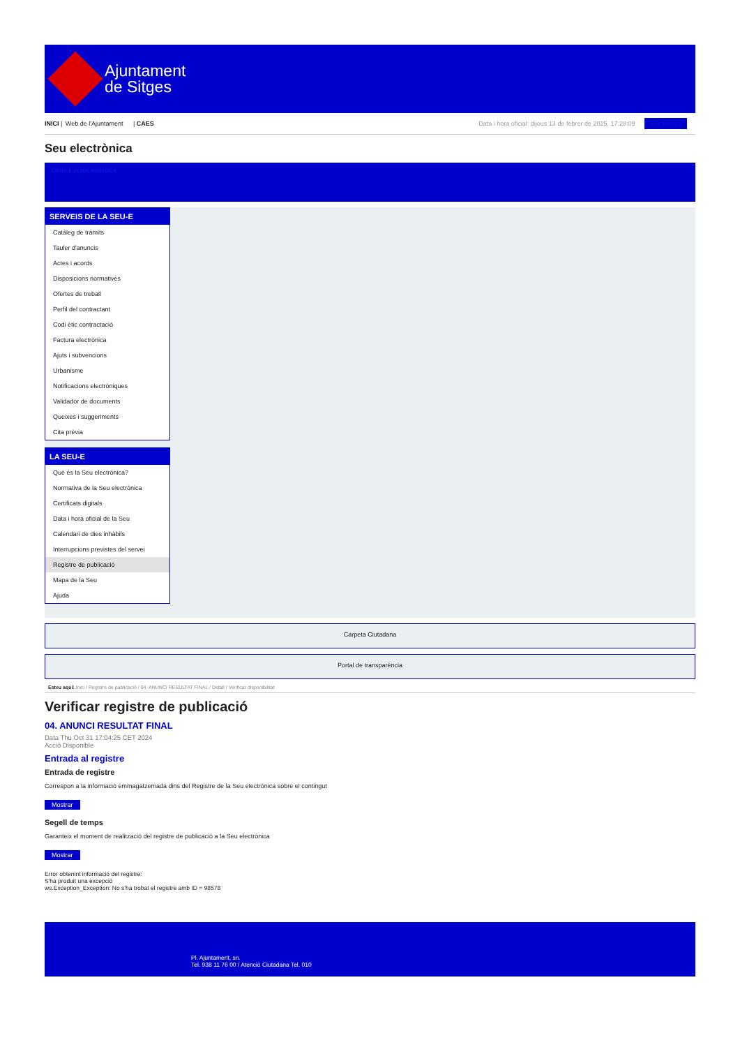Ajuntament
de Sitges
INICI | Web de l'Ajuntament | CAES
Data i hora oficial: dijous 13 de febrer de 2025, 17:28:09 Electrònica
Seu electrònica
Obtenir còpia autèntica
SERVEIS DE LA SEU-E
Catàleg de tràmits
Tauler d'anuncis
Actes i acords
Disposicions normatives
Ofertes de treball
Perfil del contractant
Codi ètic contractació
Factura electrònica
Ajuts i subvencions
Urbanisme
Notificacions electròniques
Validador de documents
Queixes i suggeriments
Cita prèvia
LA SEU-E
Què és la Seu electrònica?
Normativa de la Seu electrònica
Certificats digitals
Data i hora oficial de la Seu
Calendari de dies inhàbils
Interrupcions previstes del servei
Registre de publicació
Mapa de la Seu
Ajuda
Carpeta Ciutadana
Portal de transparència
Esteu aquí: Inici / Registre de publicació / 04. ANUNCI RESULTAT FINAL / Detall / Verificar disponibilitat
Verificar registre de publicació
04. ANUNCI RESULTAT FINAL
Data Thu Oct 31 17:04:25 CET 2024
Acció Disponible
Entrada al registre
Entrada de registre
Correspon a la informació emmagatzemada dins del Registre de la Seu electrònica sobre el contingut
Mostrar
Segell de temps
Garanteix el moment de realització del registre de publicació a la Seu electrònica
Mostrar
Error obtenint informació del registre:
S'ha produit una excepció
ws.Exception_Exception: No s'ha trobat el registre amb ID = 98578
Pl. Ajuntament, sn.
Tel. 938 11 76 00 / Atenció Ciutadana Tel. 010